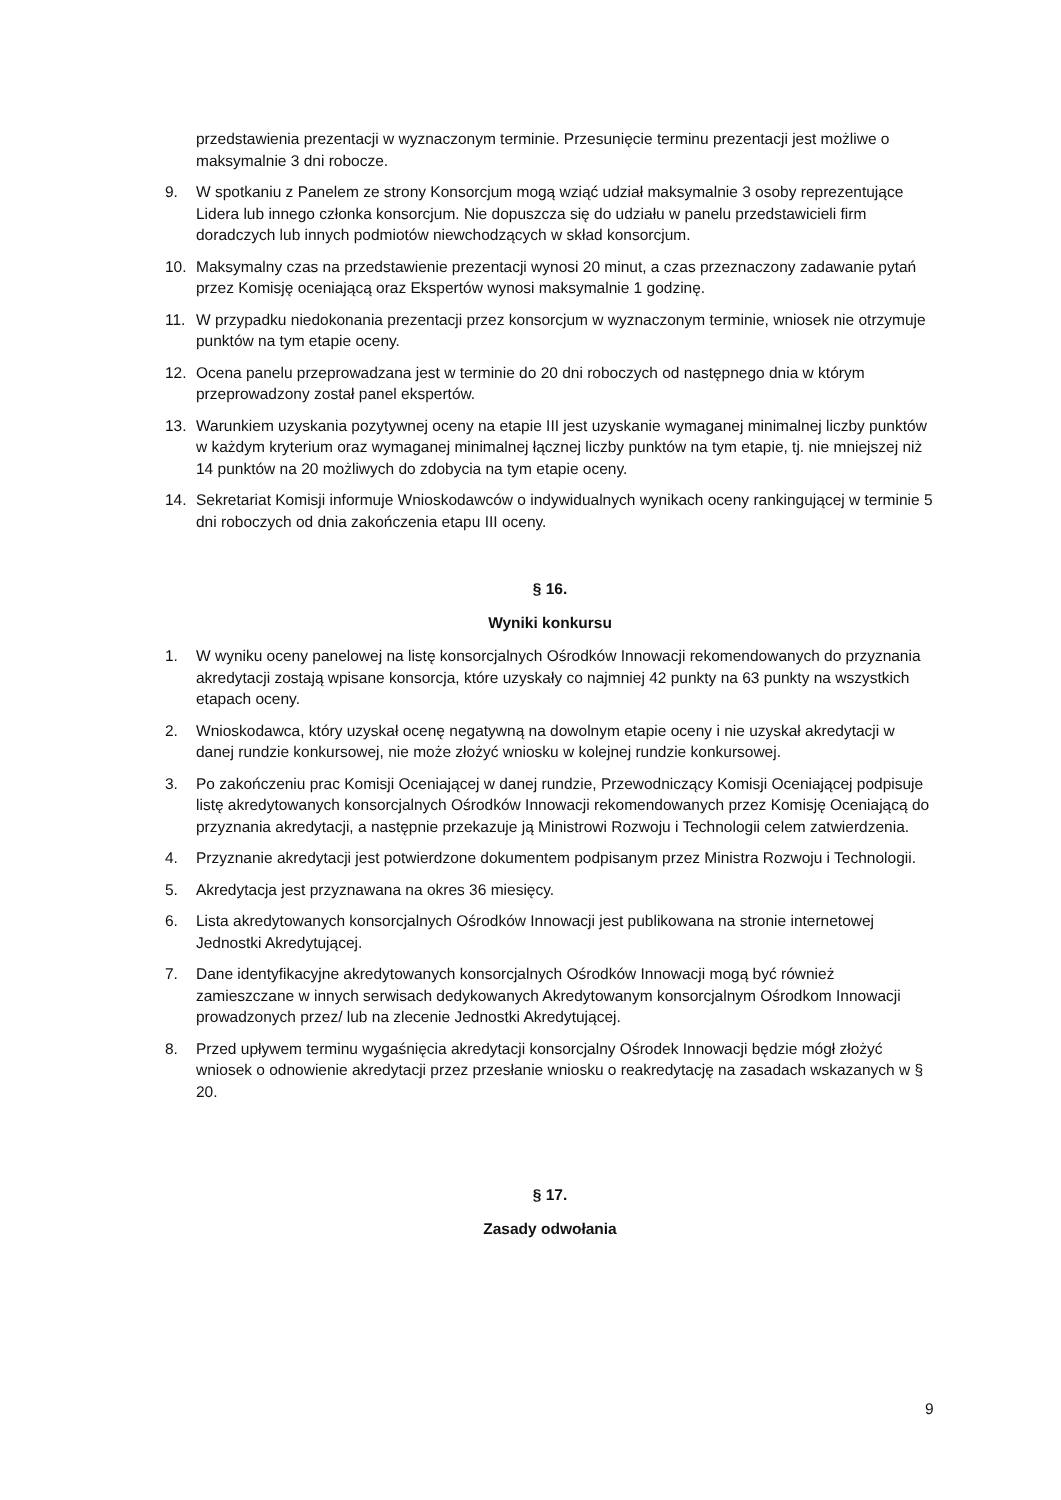przedstawienia prezentacji w wyznaczonym terminie. Przesunięcie terminu prezentacji jest możliwe o maksymalnie 3 dni robocze.
9. W spotkaniu z Panelem ze strony Konsorcjum mogą wziąć udział maksymalnie 3 osoby reprezentujące Lidera lub innego członka konsorcjum. Nie dopuszcza się do udziału w panelu przedstawicieli firm doradczych lub innych podmiotów niewchodzących w skład konsorcjum.
10. Maksymalny czas na przedstawienie prezentacji wynosi 20 minut, a czas przeznaczony zadawanie pytań przez Komisję oceniającą oraz Ekspertów wynosi maksymalnie 1 godzinę.
11. W przypadku niedokonania prezentacji przez konsorcjum w wyznaczonym terminie, wniosek nie otrzymuje punktów na tym etapie oceny.
12. Ocena panelu przeprowadzana jest w terminie do 20 dni roboczych od następnego dnia w którym przeprowadzony został panel ekspertów.
13. Warunkiem uzyskania pozytywnej oceny na etapie III jest uzyskanie wymaganej minimalnej liczby punktów w każdym kryterium oraz wymaganej minimalnej łącznej liczby punktów na tym etapie, tj. nie mniejszej niż 14 punktów na 20 możliwych do zdobycia na tym etapie oceny.
14. Sekretariat Komisji informuje Wnioskodawców o indywidualnych wynikach oceny rankingującej w terminie 5 dni roboczych od dnia zakończenia etapu III oceny.
§ 16.
Wyniki konkursu
1. W wyniku oceny panelowej na listę konsorcjalnych Ośrodków Innowacji rekomendowanych do przyznania akredytacji zostają wpisane konsorcja, które uzyskały co najmniej 42 punkty na 63 punkty na wszystkich etapach oceny.
2. Wnioskodawca, który uzyskał ocenę negatywną na dowolnym etapie oceny i nie uzyskał akredytacji w danej rundzie konkursowej, nie może złożyć wniosku w kolejnej rundzie konkursowej.
3. Po zakończeniu prac Komisji Oceniającej w danej rundzie, Przewodniczący Komisji Oceniającej podpisuje listę akredytowanych konsorcjalnych Ośrodków Innowacji rekomendowanych przez Komisję Oceniającą do przyznania akredytacji, a następnie przekazuje ją Ministrowi Rozwoju i Technologii celem zatwierdzenia.
4. Przyznanie akredytacji jest potwierdzone dokumentem podpisanym przez Ministra Rozwoju i Technologii.
5. Akredytacja jest przyznawana na okres 36 miesięcy.
6. Lista akredytowanych konsorcjalnych Ośrodków Innowacji jest publikowana na stronie internetowej Jednostki Akredytującej.
7. Dane identyfikacyjne akredytowanych konsorcjalnych Ośrodków Innowacji mogą być również zamieszczane w innych serwisach dedykowanych Akredytowanym konsorcjalnym Ośrodkom Innowacji prowadzonych przez/ lub na zlecenie Jednostki Akredytującej.
8. Przed upływem terminu wygaśnięcia akredytacji konsorcjalny Ośrodek Innowacji będzie mógł złożyć wniosek o odnowienie akredytacji przez przesłanie wniosku o reakredytację na zasadach wskazanych w § 20.
§ 17.
Zasady odwołania
9